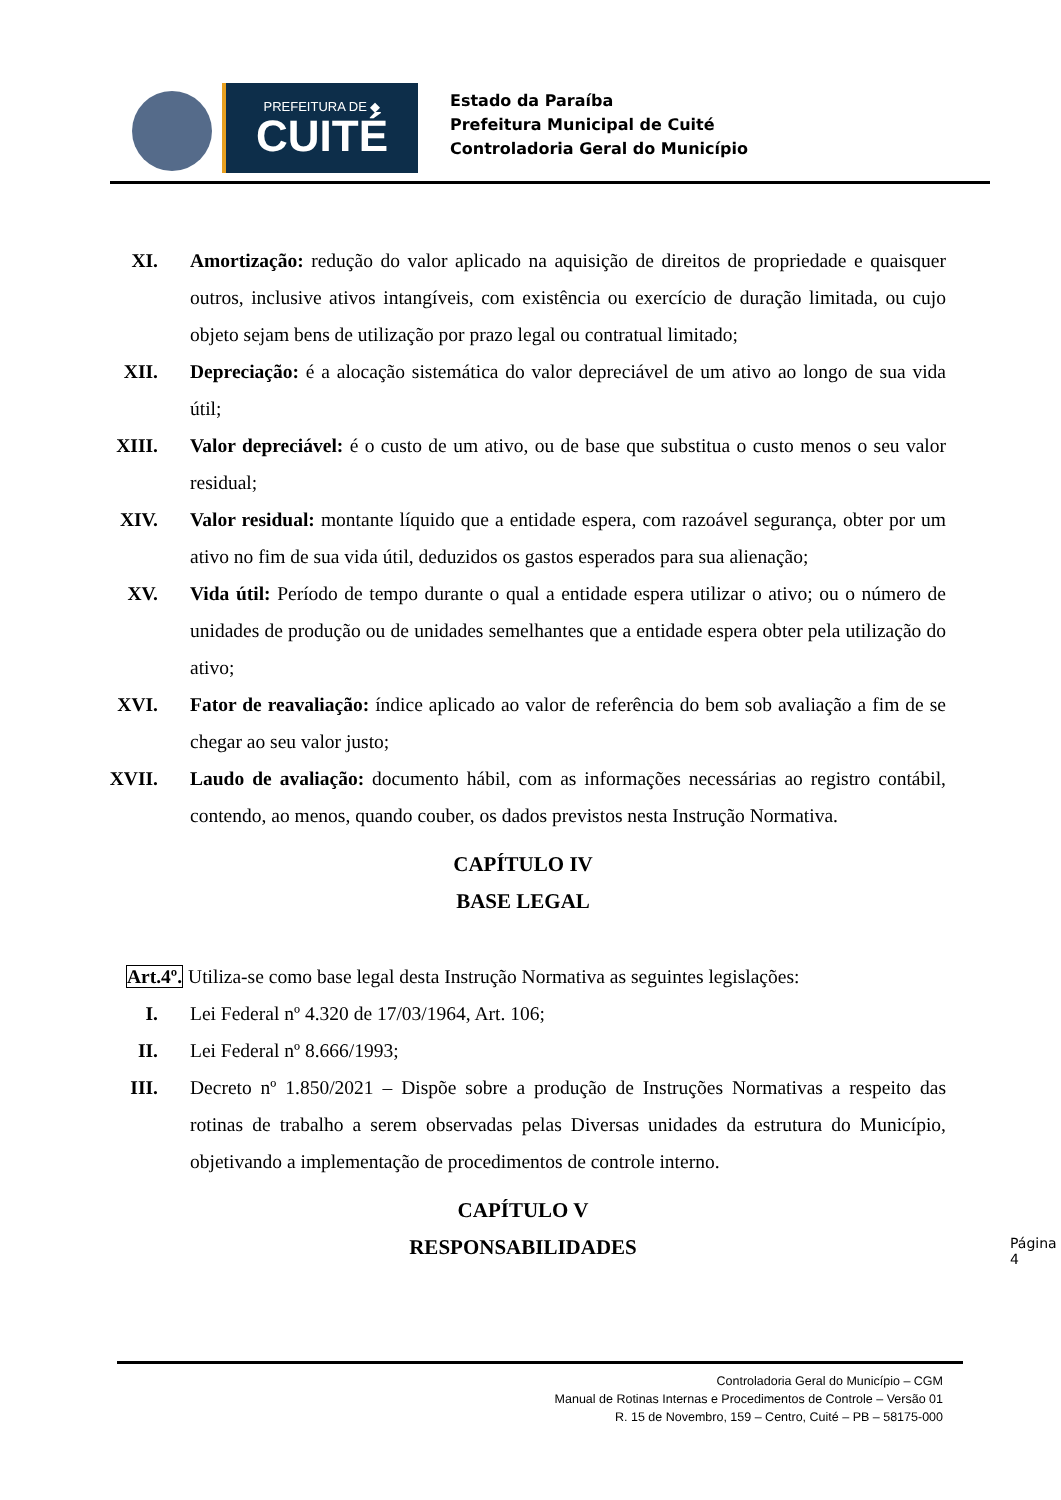PREFEITURA DE ◆
CUITÉ
Estado da Paraíba
Prefeitura Municipal de Cuité
Controladoria Geral do Município
XI. Amortização: redução do valor aplicado na aquisição de direitos de propriedade e quaisquer outros, inclusive ativos intangíveis, com existência ou exercício de duração limitada, ou cujo objeto sejam bens de utilização por prazo legal ou contratual limitado;
XII. Depreciação: é a alocação sistemática do valor depreciável de um ativo ao longo de sua vida útil;
XIII. Valor depreciável: é o custo de um ativo, ou de base que substitua o custo menos o seu valor residual;
XIV. Valor residual: montante líquido que a entidade espera, com razoável segurança, obter por um ativo no fim de sua vida útil, deduzidos os gastos esperados para sua alienação;
XV. Vida útil: Período de tempo durante o qual a entidade espera utilizar o ativo; ou o número de unidades de produção ou de unidades semelhantes que a entidade espera obter pela utilização do ativo;
XVI. Fator de reavaliação: índice aplicado ao valor de referência do bem sob avaliação a fim de se chegar ao seu valor justo;
XVII. Laudo de avaliação: documento hábil, com as informações necessárias ao registro contábil, contendo, ao menos, quando couber, os dados previstos nesta Instrução Normativa.
CAPÍTULO IV
BASE LEGAL
Art.4º. Utiliza-se como base legal desta Instrução Normativa as seguintes legislações:
I. Lei Federal nº 4.320 de 17/03/1964, Art. 106;
II. Lei Federal nº 8.666/1993;
III. Decreto nº 1.850/2021 – Dispõe sobre a produção de Instruções Normativas a respeito das rotinas de trabalho a serem observadas pelas Diversas unidades da estrutura do Município, objetivando a implementação de procedimentos de controle interno.
CAPÍTULO V
RESPONSABILIDADES
Página 4
Controladoria Geral do Município – CGM
Manual de Rotinas Internas e Procedimentos de Controle – Versão 01
R. 15 de Novembro, 159 – Centro, Cuité – PB – 58175-000